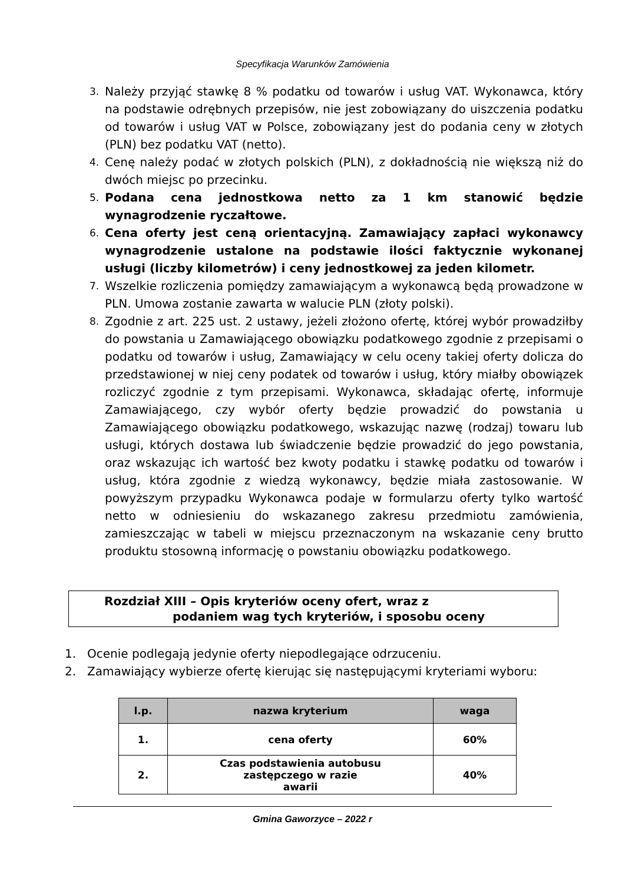Specyfikacja Warunków Zamówienia
3. Należy przyjąć stawkę 8 % podatku od towarów i usług VAT. Wykonawca, który na podstawie odrębnych przepisów, nie jest zobowiązany do uiszczenia podatku od towarów i usług VAT w Polsce, zobowiązany jest do podania ceny w złotych (PLN) bez podatku VAT (netto).
4. Cenę należy podać w złotych polskich (PLN), z dokładnością nie większą niż do dwóch miejsc po przecinku.
5. Podana cena jednostkowa netto za 1 km stanowić będzie wynagrodzenie ryczałtowe.
6. Cena oferty jest ceną orientacyjną. Zamawiający zapłaci wykonawcy wynagrodzenie ustalone na podstawie ilości faktycznie wykonanej usługi (liczby kilometrów) i ceny jednostkowej za jeden kilometr.
7. Wszelkie rozliczenia pomiędzy zamawiającym a wykonawcą będą prowadzone w PLN. Umowa zostanie zawarta w walucie PLN (złoty polski).
8. Zgodnie z art. 225 ust. 2 ustawy, jeżeli złożono ofertę, której wybór prowadziłby do powstania u Zamawiającego obowiązku podatkowego zgodnie z przepisami o podatku od towarów i usług, Zamawiający w celu oceny takiej oferty dolicza do przedstawionej w niej ceny podatek od towarów i usług, który miałby obowiązek rozliczyć zgodnie z tym przepisami. Wykonawca, składając ofertę, informuje Zamawiającego, czy wybór oferty będzie prowadzić do powstania u Zamawiającego obowiązku podatkowego, wskazując nazwę (rodzaj) towaru lub usługi, których dostawa lub świadczenie będzie prowadzić do jego powstania, oraz wskazując ich wartość bez kwoty podatku i stawkę podatku od towarów i usług, która zgodnie z wiedzą wykonawcy, będzie miała zastosowanie. W powyższym przypadku Wykonawca podaje w formularzu oferty tylko wartość netto w odniesieniu do wskazanego zakresu przedmiotu zamówienia, zamieszczając w tabeli w miejscu przeznaczonym na wskazanie ceny brutto produktu stosowną informację o powstaniu obowiązku podatkowego.
Rozdział XIII – Opis kryteriów oceny ofert, wraz z
podaniem wag tych kryteriów, i sposobu oceny
1. Ocenie podlegają jedynie oferty niepodlegające odrzuceniu.
2. Zamawiający wybierze ofertę kierując się następującymi kryteriami wyboru:
| l.p. | nazwa kryterium | waga |
| --- | --- | --- |
| 1. | cena oferty | 60% |
| 2. | Czas podstawienia autobusu zastępczego w razie awarii | 40% |
Gmina Gaworzyce – 2022 r